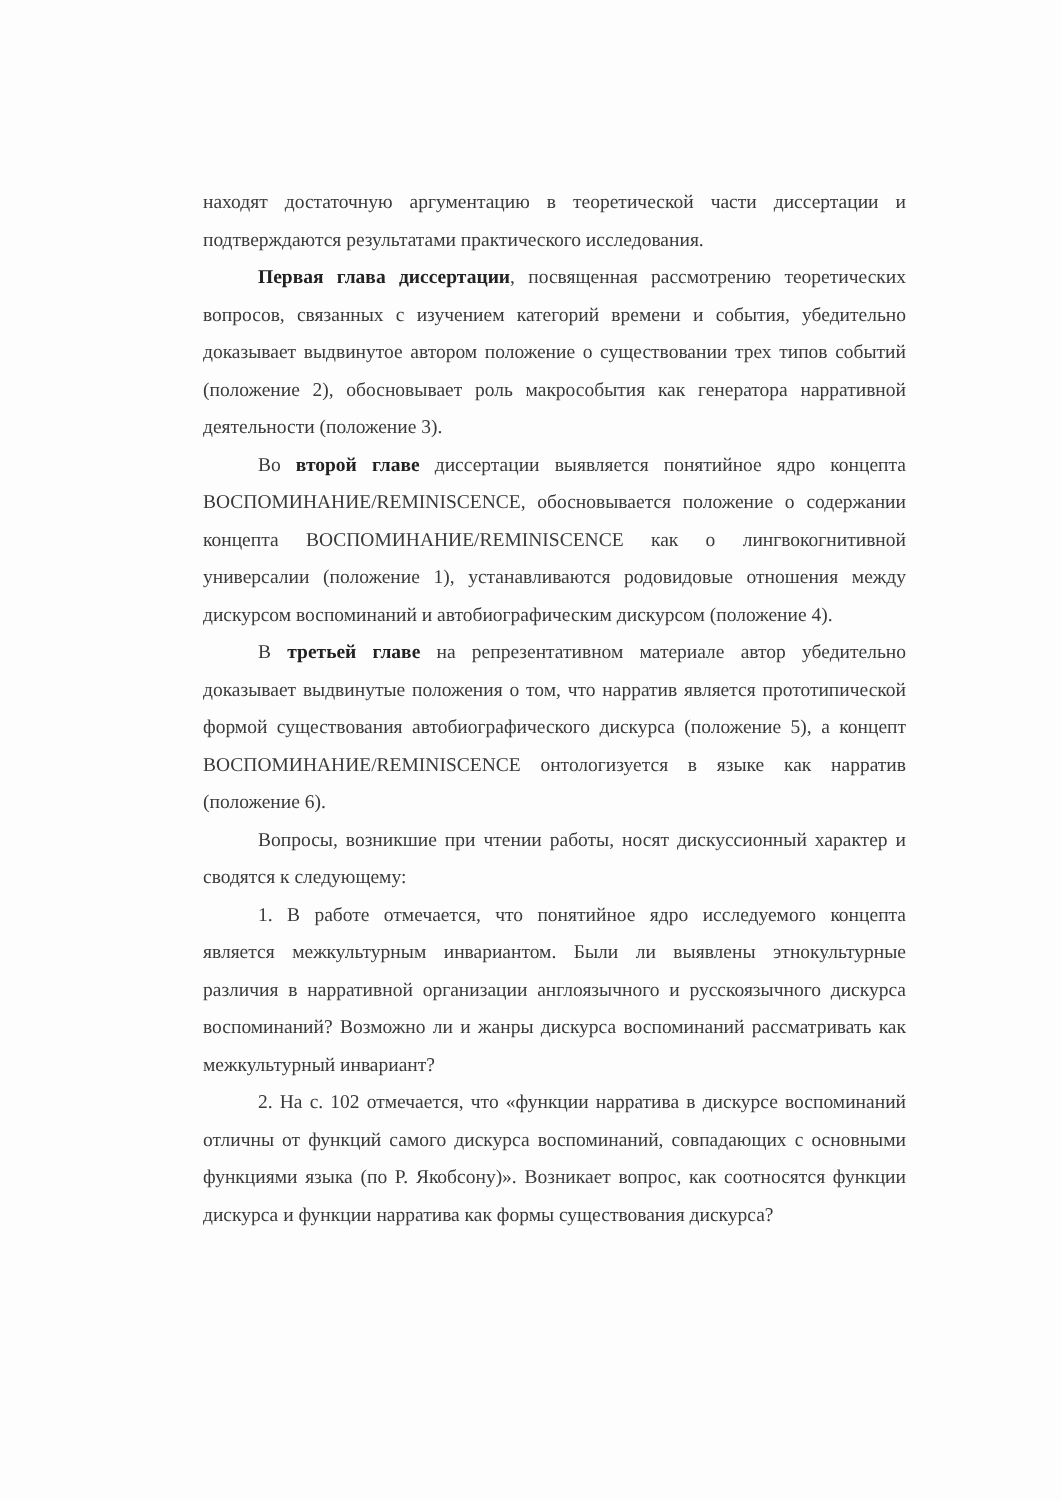находят достаточную аргументацию в теоретической части диссертации и подтверждаются результатами практического исследования.
Первая глава диссертации, посвященная рассмотрению теоретических вопросов, связанных с изучением категорий времени и события, убедительно доказывает выдвинутое автором положение о существовании трех типов событий (положение 2), обосновывает роль макрособытия как генератора нарративной деятельности (положение 3).
Во второй главе диссертации выявляется понятийное ядро концепта ВОСПОМИНАНИЕ/REMINISCENCE, обосновывается положение о содержании концепта ВОСПОМИНАНИЕ/REMINISCENCE как о лингвокогнитивной универсалии (положение 1), устанавливаются родовидовые отношения между дискурсом воспоминаний и автобиографическим дискурсом (положение 4).
В третьей главе на репрезентативном материале автор убедительно доказывает выдвинутые положения о том, что нарратив является прототипической формой существования автобиографического дискурса (положение 5), а концепт ВОСПОМИНАНИЕ/REMINISCENCE онтологизуется в языке как нарратив (положение 6).
Вопросы, возникшие при чтении работы, носят дискуссионный характер и сводятся к следующему:
1. В работе отмечается, что понятийное ядро исследуемого концепта является межкультурным инвариантом. Были ли выявлены этнокультурные различия в нарративной организации англоязычного и русскоязычного дискурса воспоминаний? Возможно ли и жанры дискурса воспоминаний рассматривать как межкультурный инвариант?
2. На с. 102 отмечается, что «функции нарратива в дискурсе воспоминаний отличны от функций самого дискурса воспоминаний, совпадающих с основными функциями языка (по Р. Якобсону)». Возникает вопрос, как соотносятся функции дискурса и функции нарратива как формы существования дискурса?